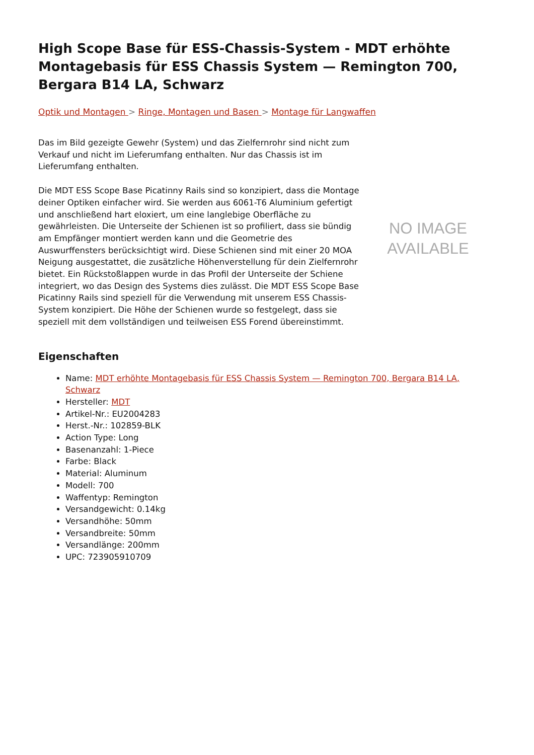High Scope Base für ESS-Chassis-System - MDT erhöhte Montagebasis für ESS Chassis System — Remington 700, Bergara B14 LA, Schwarz
Optik und Montagen > Ringe, Montagen und Basen > Montage für Langwaffen
Das im Bild gezeigte Gewehr (System) und das Zielfernrohr sind nicht zum Verkauf und nicht im Lieferumfang enthalten. Nur das Chassis ist im Lieferumfang enthalten.
Die MDT ESS Scope Base Picatinny Rails sind so konzipiert, dass die Montage deiner Optiken einfacher wird. Sie werden aus 6061-T6 Aluminium gefertigt und anschließend hart eloxiert, um eine langlebige Oberfläche zu gewährleisten. Die Unterseite der Schienen ist so profiliert, dass sie bündig am Empfänger montiert werden kann und die Geometrie des Auswurffensters berücksichtigt wird. Diese Schienen sind mit einer 20 MOA Neigung ausgestattet, die zusätzliche Höhenverstellung für dein Zielfernrohr bietet. Ein Rückstoßlappen wurde in das Profil der Unterseite der Schiene integriert, wo das Design des Systems dies zulässt. Die MDT ESS Scope Base Picatinny Rails sind speziell für die Verwendung mit unserem ESS Chassis-System konzipiert. Die Höhe der Schienen wurde so festgelegt, dass sie speziell mit dem vollständigen und teilweisen ESS Forend übereinstimmt.
NO IMAGE
AVAILABLE
Eigenschaften
Name: MDT erhöhte Montagebasis für ESS Chassis System — Remington 700, Bergara B14 LA, Schwarz
Hersteller: MDT
Artikel-Nr.: EU2004283
Herst.-Nr.: 102859-BLK
Action Type: Long
Basenanzahl: 1-Piece
Farbe: Black
Material: Aluminum
Modell: 700
Waffentyp: Remington
Versandgewicht: 0.14kg
Versandhöhe: 50mm
Versandbreite: 50mm
Versandlänge: 200mm
UPC: 723905910709